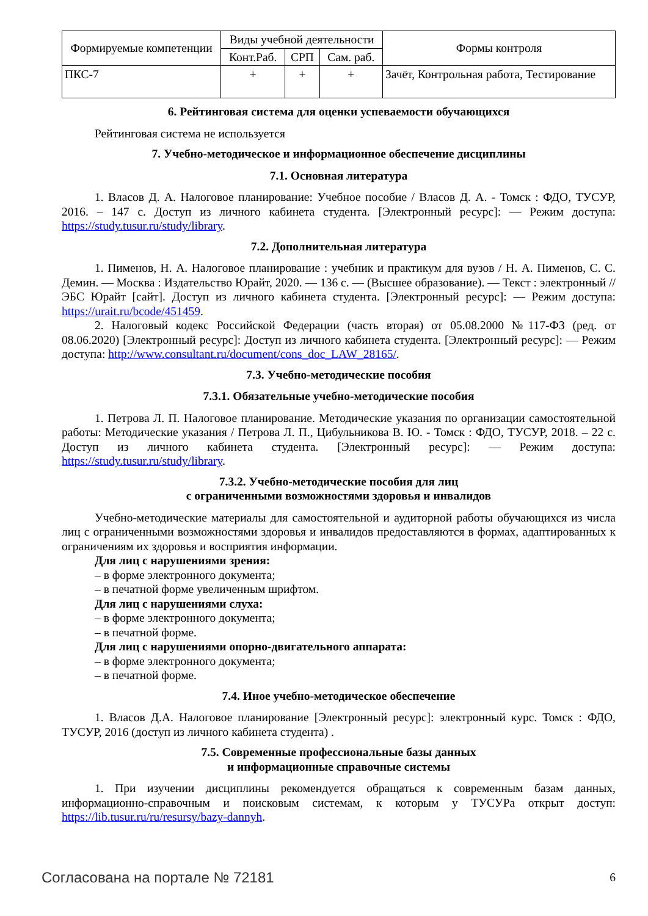| Формируемые компетенции | Виды учебной деятельности | | | Формы контроля |
| --- | --- | --- | --- | --- |
| | Конт.Раб. | СРП | Сам. раб. | |
| ПКС-7 | + | + | + | Зачёт, Контрольная работа, Тестирование |
6. Рейтинговая система для оценки успеваемости обучающихся
Рейтинговая система не используется
7. Учебно-методическое и информационное обеспечение дисциплины
7.1. Основная литература
1. Власов Д. А. Налоговое планирование: Учебное пособие / Власов Д. А. - Томск : ФДО, ТУСУР, 2016. – 147 с. Доступ из личного кабинета студента. [Электронный ресурс]: — Режим доступа: https://study.tusur.ru/study/library.
7.2. Дополнительная литература
1. Пименов, Н. А. Налоговое планирование : учебник и практикум для вузов / Н. А. Пименов, С. С. Демин. — Москва : Издательство Юрайт, 2020. — 136 с. — (Высшее образование). — Текст : электронный // ЭБС Юрайт [сайт]. Доступ из личного кабинета студента. [Электронный ресурс]: — Режим доступа: https://urait.ru/bcode/451459.
2. Налоговый кодекс Российской Федерации (часть вторая) от 05.08.2000 №117-ФЗ (ред. от 08.06.2020) [Электронный ресурс]: Доступ из личного кабинета студента. [Электронный ресурс]: — Режим доступа: http://www.consultant.ru/document/cons_doc_LAW_28165/.
7.3. Учебно-методические пособия
7.3.1. Обязательные учебно-методические пособия
1. Петрова Л. П. Налоговое планирование. Методические указания по организации самостоятельной работы: Методические указания / Петрова Л. П., Цибульникова В. Ю. - Томск : ФДО, ТУСУР, 2018. – 22 с. Доступ из личного кабинета студента. [Электронный ресурс]: — Режим доступа: https://study.tusur.ru/study/library.
7.3.2. Учебно-методические пособия для лиц
с ограниченными возможностями здоровья и инвалидов
Учебно-методические материалы для самостоятельной и аудиторной работы обучающихся из числа лиц с ограниченными возможностями здоровья и инвалидов предоставляются в формах, адаптированных к ограничениям их здоровья и восприятия информации.
Для лиц с нарушениями зрения:
– в форме электронного документа;
– в печатной форме увеличенным шрифтом.
Для лиц с нарушениями слуха:
– в форме электронного документа;
– в печатной форме.
Для лиц с нарушениями опорно-двигательного аппарата:
– в форме электронного документа;
– в печатной форме.
7.4. Иное учебно-методическое обеспечение
1. Власов Д.А. Налоговое планирование [Электронный ресурс]: электронный курс. Томск : ФДО, ТУСУР, 2016 (доступ из личного кабинета студента) .
7.5. Современные профессиональные базы данных
и информационные справочные системы
1. При изучении дисциплины рекомендуется обращаться к современным базам данных, информационно-справочным и поисковым системам, к которым у ТУСУРа открыт доступ: https://lib.tusur.ru/ru/resursy/bazy-dannyh.
Согласована на портале № 72181 6